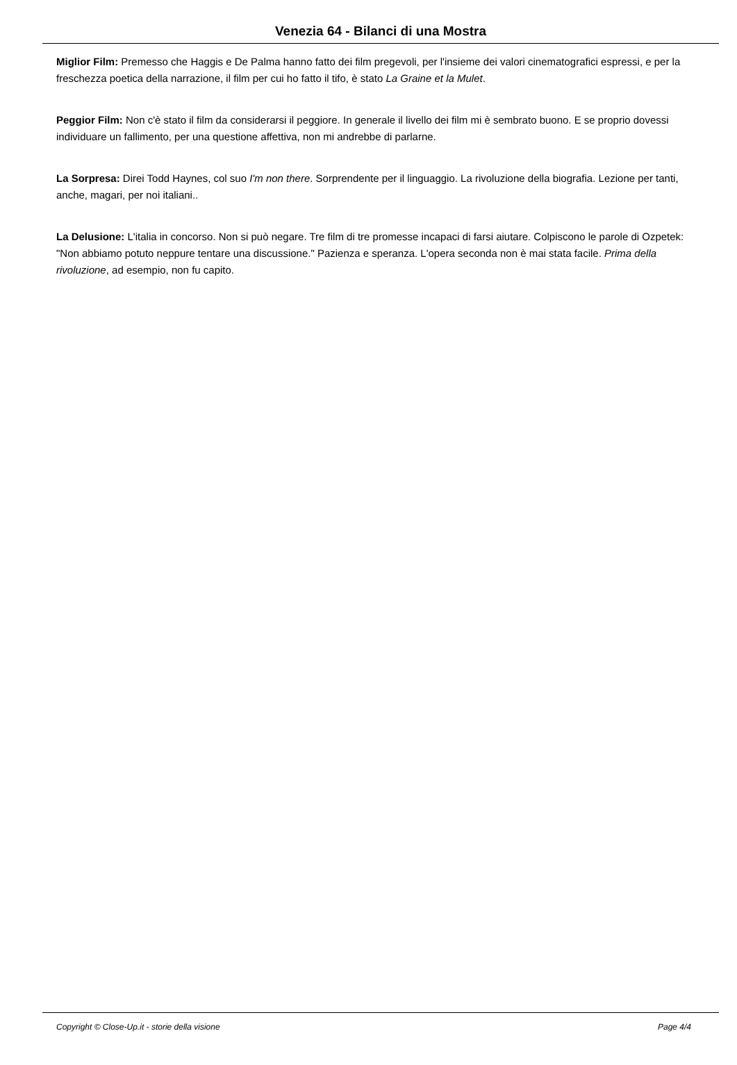Venezia 64 - Bilanci di una Mostra
Miglior Film: Premesso che Haggis e De Palma hanno fatto dei film pregevoli, per l'insieme dei valori cinematografici espressi, e per la freschezza poetica della narrazione, il film per cui ho fatto il tifo, è stato La Graine et la Mulet.
Peggior Film: Non c'è stato il film da considerarsi il peggiore. In generale il livello dei film mi è sembrato buono. E se proprio dovessi individuare un fallimento, per una questione affettiva, non mi andrebbe di parlarne.
La Sorpresa: Direi Todd Haynes, col suo I'm non there. Sorprendente per il linguaggio. La rivoluzione della biografia. Lezione per tanti, anche, magari, per noi italiani..
La Delusione: L'italia in concorso. Non si può negare. Tre film di tre promesse incapaci di farsi aiutare. Colpiscono le parole di Ozpetek: "Non abbiamo potuto neppure tentare una discussione." Pazienza e speranza. L'opera seconda non è mai stata facile. Prima della rivoluzione, ad esempio, non fu capito.
Copyright © Close-Up.it - storie della visione Page 4/4